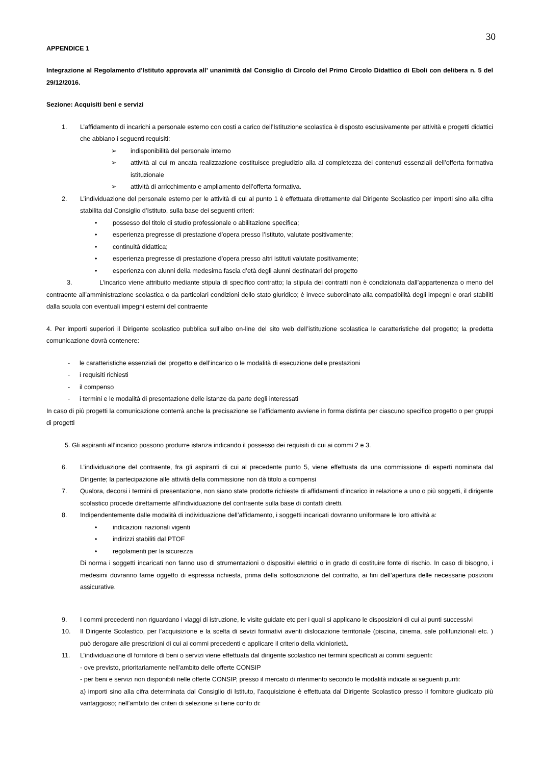30
APPENDICE 1
Integrazione al Regolamento d’Istituto approvata all’ unanimità dal Consiglio di Circolo del Primo Circolo Didattico di Eboli con delibera n. 5 del 29/12/2016.
Sezione: Acquisiti beni e servizi
1. L’affidamento di incarichi a personale esterno con costi a carico dell’Istituzione scolastica è disposto esclusivamente per attività e progetti didattici che abbiano i seguenti requisiti:
➢ indisponibilità del personale interno
➢ attività al cui m ancata realizzazione costituisce pregiudizio alla al completezza dei contenuti essenziali dell’offerta formativa istituzionale
➢ attività di arricchimento e ampliamento dell’offerta formativa.
2. L’individuazione del personale esterno per le attività di cui al punto 1 è effettuata direttamente dal Dirigente Scolastico per importi sino alla cifra stabilita dal Consiglio d’Istituto, sulla base dei seguenti criteri:
• possesso del titolo di studio professionale o abilitazione specifica;
• esperienza pregresse di prestazione d’opera presso l’istituto, valutate positivamente;
• continuità didattica;
• esperienza pregresse di prestazione d’opera presso altri istituti valutate positivamente;
• esperienza con alunni della medesima fascia d’età degli alunni destinatari del progetto
3. L’incarico viene attribuito mediante stipula di specifico contratto; la stipula dei contratti non è condizionata dall’appartenenza o meno del contraente all’amministrazione scolastica o da particolari condizioni dello stato giuridico; è invece subordinato alla compatibilità degli impegni e orari stabiliti dalla scuola con eventuali impegni esterni del contraente
4. Per importi superiori il Dirigente scolastico pubblica sull’albo on-line del sito web dell’istituzione scolastica le caratteristiche del progetto; la predetta comunicazione dovrà contenere:
- le caratteristiche essenziali del progetto e dell’incarico o le modalità di esecuzione delle prestazioni
- i requisiti richiesti
- il compenso
- i termini e le modalità di presentazione delle istanze da parte degli interessati
In caso di più progetti la comunicazione conterrà anche la precisazione se l’affidamento avviene in forma distinta per ciascuno specifico progetto o per gruppi di progetti
5. Gli aspiranti all’incarico possono produrre istanza indicando il possesso dei requisiti di cui ai commi 2 e 3.
6. L’individuazione del contraente, fra gli aspiranti di cui al precedente punto 5, viene effettuata da una commissione di esperti nominata dal Dirigente; la partecipazione alle attività della commissione non dà titolo a compensi
7. Qualora, decorsi i termini di presentazione, non siano state prodotte richieste di affidamenti d’incarico in relazione a uno o più soggetti, il dirigente scolastico procede direttamente all’individuazione del contraente sulla base di contatti diretti.
8. Indipendentemente dalle modalità di individuazione dell’affidamento, i soggetti incaricati dovranno uniformare le loro attività a:
• indicazioni nazionali vigenti
• indirizzi stabiliti dal PTOF
• regolamenti per la sicurezza
Di norma i soggetti incaricati non fanno uso di strumentazioni o dispositivi elettrici o in grado di costituire fonte di rischio. In caso di bisogno, i medesimi dovranno farne oggetto di espressa richiesta, prima della sottoscrizione del contratto, ai fini dell’apertura delle necessarie posizioni assicurative.
9. I commi precedenti non riguardano i viaggi di istruzione, le visite guidate etc per i quali si applicano le disposizioni di cui ai punti successivi
10. Il Dirigente Scolastico, per l’acquisizione e la scelta di sevizi formativi aventi dislocazione territoriale (piscina, cinema, sale polifunzionali etc. ) può derogare alle prescrizioni di cui ai commi precedenti e applicare il criterio della viciniorietà.
11. L’individuazione dl fornitore di beni o servizi viene effettuata dal dirigente scolastico nei termini specificati ai commi seguenti:
- ove previsto, prioritariamente nell’ambito delle offerte CONSIP
- per beni e servizi non disponibili nelle offerte CONSIP, presso il mercato di riferimento secondo le modalità indicate ai seguenti punti:
a) importi sino alla cifra determinata dal Consiglio di Istituto, l’acquisizione è effettuata dal Dirigente Scolastico presso il fornitore giudicato più vantaggioso; nell’ambito dei criteri di selezione si tiene conto di: